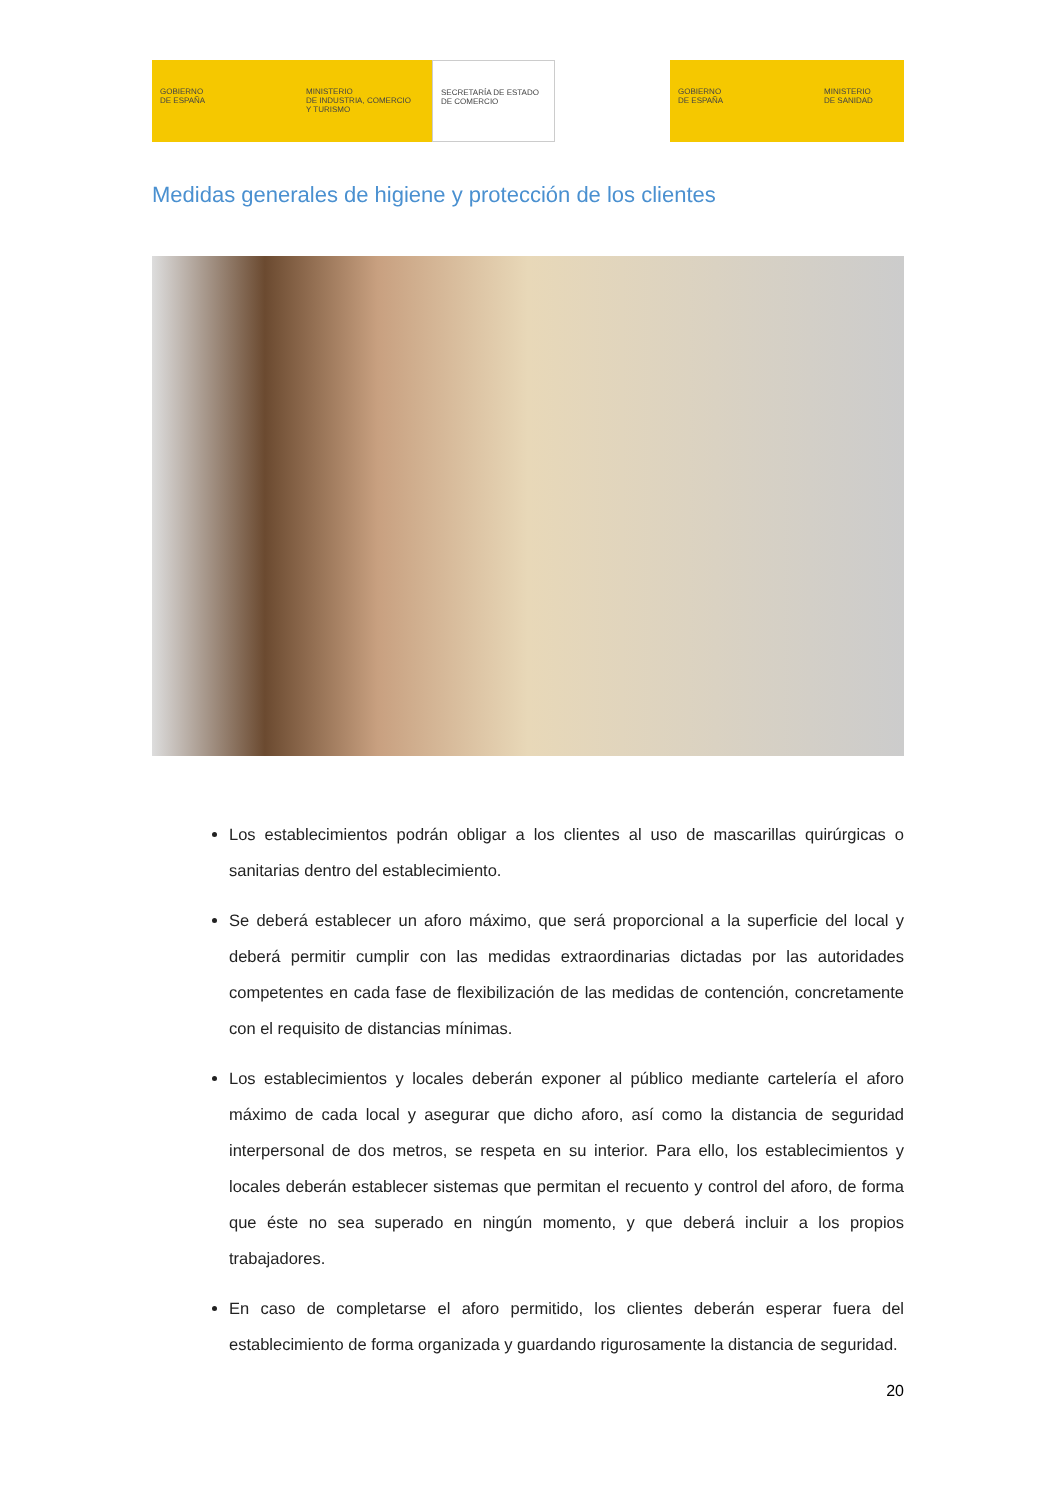GOBIERNO
DE ESPAÑA
MINISTERIO
DE INDUSTRIA, COMERCIO
Y TURISMO
SECRETARÍA DE ESTADO
DE COMERCIO
GOBIERNO
DE ESPAÑA
MINISTERIO
DE SANIDAD
Medidas generales de higiene y protección de los clientes
Los establecimientos podrán obligar a los clientes al uso de mascarillas quirúrgicas o sanitarias dentro del establecimiento.
Se deberá establecer un aforo máximo, que será proporcional a la superficie del local y deberá permitir cumplir con las medidas extraordinarias dictadas por las autoridades competentes en cada fase de flexibilización de las medidas de contención, concretamente con el requisito de distancias mínimas.
Los establecimientos y locales deberán exponer al público mediante cartelería el aforo máximo de cada local y asegurar que dicho aforo, así como la distancia de seguridad interpersonal de dos metros, se respeta en su interior. Para ello, los establecimientos y locales deberán establecer sistemas que permitan el recuento y control del aforo, de forma que éste no sea superado en ningún momento, y que deberá incluir a los propios trabajadores.
En caso de completarse el aforo permitido, los clientes deberán esperar fuera del establecimiento de forma organizada y guardando rigurosamente la distancia de seguridad.
20